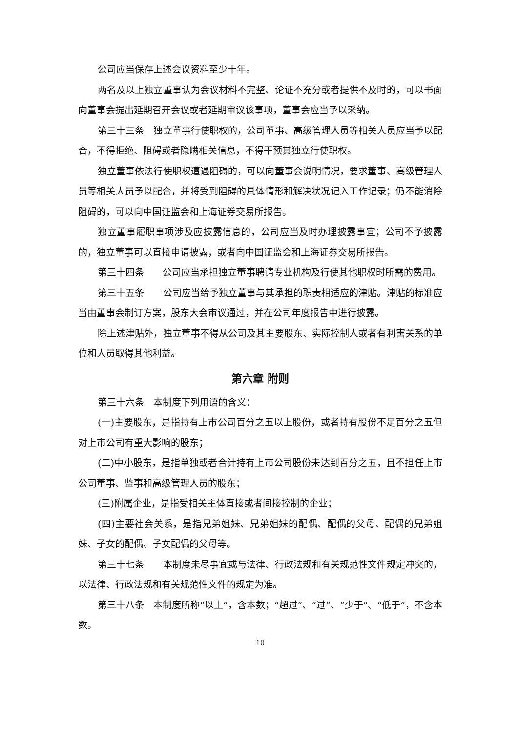公司应当保存上述会议资料至少十年。
两名及以上独立董事认为会议材料不完整、论证不充分或者提供不及时的，可以书面向董事会提出延期召开会议或者延期审议该事项，董事会应当予以采纳。
第三十三条　独立董事行使职权的，公司董事、高级管理人员等相关人员应当予以配合，不得拒绝、阻碍或者隐瞒相关信息，不得干预其独立行使职权。
独立董事依法行使职权遭遇阻碍的，可以向董事会说明情况，要求董事、高级管理人员等相关人员予以配合，并将受到阻碍的具体情形和解决状况记入工作记录；仍不能消除阻碍的，可以向中国证监会和上海证券交易所报告。
独立董事履职事项涉及应披露信息的，公司应当及时办理披露事宜；公司不予披露的，独立董事可以直接申请披露，或者向中国证监会和上海证券交易所报告。
第三十四条　　公司应当承担独立董事聘请专业机构及行使其他职权时所需的费用。
第三十五条　　公司应当给予独立董事与其承担的职责相适应的津贴。津贴的标准应当由董事会制订方案，股东大会审议通过，并在公司年度报告中进行披露。
除上述津贴外，独立董事不得从公司及其主要股东、实际控制人或者有利害关系的单位和人员取得其他利益。
第六章 附则
第三十六条　本制度下列用语的含义：
(一)主要股东，是指持有上市公司百分之五以上股份，或者持有股份不足百分之五但对上市公司有重大影响的股东；
(二)中小股东，是指单独或者合计持有上市公司股份未达到百分之五，且不担任上市公司董事、监事和高级管理人员的股东；
(三)附属企业，是指受相关主体直接或者间接控制的企业；
(四)主要社会关系，是指兄弟姐妹、兄弟姐妹的配偶、配偶的父母、配偶的兄弟姐妹、子女的配偶、子女配偶的父母等。
第三十七条　　本制度未尽事宜或与法律、行政法规和有关规范性文件规定冲突的，以法律、行政法规和有关规范性文件的规定为准。
第三十八条　本制度所称“以上”，含本数；“超过”、“过”、“少于”、“低于”，不含本数。
10